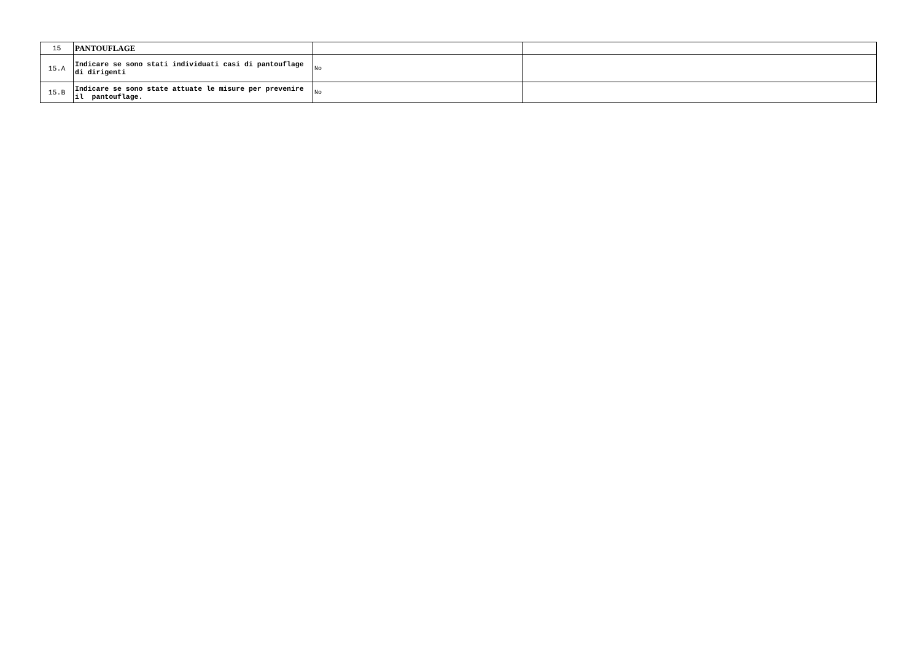| 15 | PANTOUFLAGE | | |
| 15.A | Indicare se sono stati individuati casi di pantouflage di dirigenti | No | |
| 15.B | Indicare se sono state attuate le misure per prevenire il pantouflage. | No | |